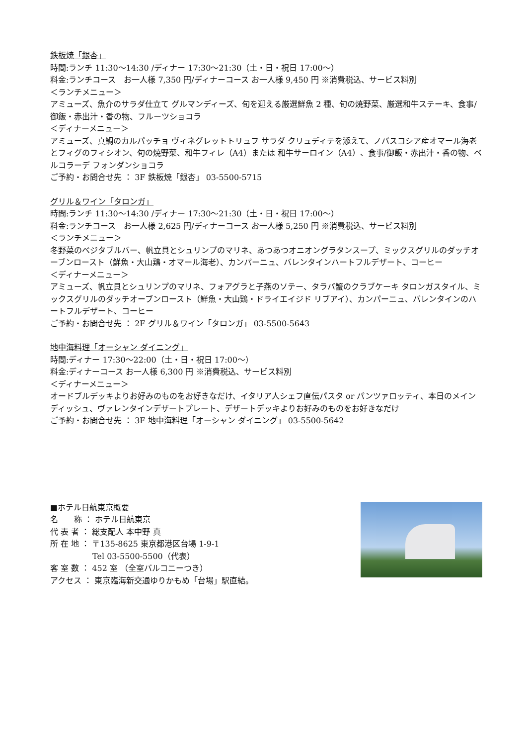鉄板焼「銀杏」
時間:ランチ 11:30～14:30 /ディナー 17:30～21:30（土・日・祝日 17:00～）
料金:ランチコース　お一人様 7,350 円/ディナーコース お一人様 9,450 円 ※消費税込、サービス料別
＜ランチメニュー＞
アミューズ、魚介のサラダ仕立て グルマンディーズ、旬を迎える厳選鮮魚 2 種、旬の焼野菜、厳選和牛ステーキ、食事/御飯・赤出汁・香の物、フルーツショコラ
＜ディナーメニュー＞
アミューズ、真鯛のカルパッチョ ヴィネグレットトリュフ サラダ クリュディテを添えて、ノバスコシア産オマール海老とフィグのフィシオン、旬の焼野菜、和牛フィレ（A4）または 和牛サーロイン（A4）、食事/御飯・赤出汁・香の物、ベルコラーデ フォンダンショコラ
ご予約・お問合せ先 ： 3F 鉄板焼「銀杏」 03-5500-5715
グリル＆ワイン「タロンガ」
時間:ランチ 11:30～14:30 /ディナー 17:30～21:30（土・日・祝日 17:00～）
料金:ランチコース　お一人様 2,625 円/ディナーコース お一人様 5,250 円 ※消費税込、サービス料別
＜ランチメニュー＞
冬野菜のベジタブルバー、帆立貝とシュリンプのマリネ、あつあつオニオングラタンスープ、ミックスグリルのダッチオーブンロースト（鮮魚・大山鶏・オマール海老）、カンパーニュ、バレンタインハートフルデザート、コーヒー
＜ディナーメニュー＞
アミューズ、帆立貝とシュリンプのマリネ、フォアグラと子燕のソテー、タラバ蟹のクラブケーキ タロンガスタイル、ミックスグリルのダッチオーブンロースト（鮮魚・大山鶏・ドライエイジド リブアイ）、カンパーニュ、バレンタインのハートフルデザート、コーヒー
ご予約・お問合せ先 ： 2F グリル＆ワイン「タロンガ」 03-5500-5643
地中海料理「オーシャン ダイニング」
時間:ディナー 17:30～22:00（土・日・祝日 17:00～）
料金:ディナーコース お一人様 6,300 円 ※消費税込、サービス料別
＜ディナーメニュー＞
オードブルデッキよりお好みのものをお好きなだけ、イタリア人シェフ直伝パスタ or パンツァロッティ、本日のメインディッシュ、ヴァレンタインデザートプレート、デザートデッキよりお好みのものをお好きなだけ
ご予約・お問合せ先 ： 3F 地中海料理「オーシャン ダイニング」 03-5500-5642
■ホテル日航東京概要
名　　称 ： ホテル日航東京
代 表 者 ： 総支配人 本中野 真
所 在 地 ： 〒135-8625 東京都港区台場 1-9-1
　　　　　 Tel 03-5500-5500（代表）
客 室 数 ： 452 室 （全室バルコニーつき）
アクセス ： 東京臨海新交通ゆりかもめ「台場」駅直結。